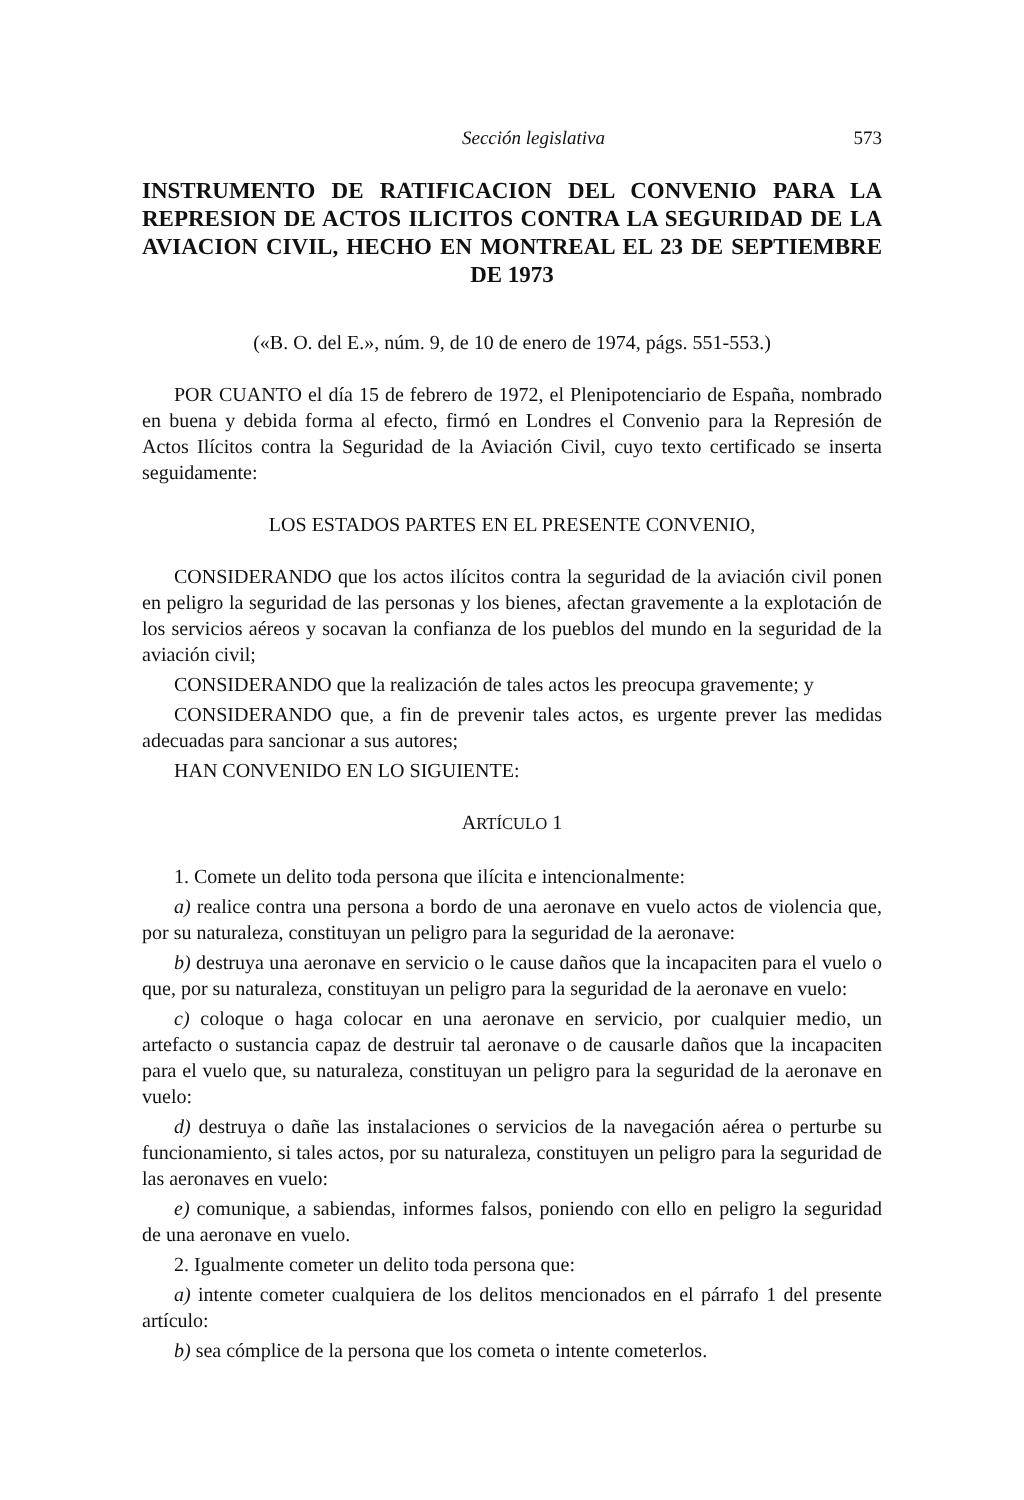Sección legislativa 573
INSTRUMENTO DE RATIFICACION DEL CONVENIO PARA LA REPRESION DE ACTOS ILICITOS CONTRA LA SEGURIDAD DE LA AVIACION CIVIL, HECHO EN MONTREAL EL 23 DE SEPTIEMBRE DE 1973
(«B. O. del E.», núm. 9, de 10 de enero de 1974, págs. 551-553.)
POR CUANTO el día 15 de febrero de 1972, el Plenipotenciario de España, nombrado en buena y debida forma al efecto, firmó en Londres el Convenio para la Represión de Actos Ilícitos contra la Seguridad de la Aviación Civil, cuyo texto certificado se inserta seguidamente:
LOS ESTADOS PARTES EN EL PRESENTE CONVENIO,
CONSIDERANDO que los actos ilícitos contra la seguridad de la aviación civil ponen en peligro la seguridad de las personas y los bienes, afectan gravemente a la explotación de los servicios aéreos y socavan la confianza de los pueblos del mundo en la seguridad de la aviación civil;
CONSIDERANDO que la realización de tales actos les preocupa gravemente; y
CONSIDERANDO que, a fin de prevenir tales actos, es urgente prever las medidas adecuadas para sancionar a sus autores;
HAN CONVENIDO EN LO SIGUIENTE:
ARTÍCULO 1
1. Comete un delito toda persona que ilícita e intencionalmente:
a) realice contra una persona a bordo de una aeronave en vuelo actos de violencia que, por su naturaleza, constituyan un peligro para la seguridad de la aeronave:
b) destruya una aeronave en servicio o le cause daños que la incapaciten para el vuelo o que, por su naturaleza, constituyan un peligro para la seguridad de la aeronave en vuelo:
c) coloque o haga colocar en una aeronave en servicio, por cualquier medio, un artefacto o sustancia capaz de destruir tal aeronave o de causarle daños que la incapaciten para el vuelo que, su naturaleza, constituyan un peligro para la seguridad de la aeronave en vuelo:
d) destruya o dañe las instalaciones o servicios de la navegación aérea o perturbe su funcionamiento, si tales actos, por su naturaleza, constituyen un peligro para la seguridad de las aeronaves en vuelo:
e) comunique, a sabiendas, informes falsos, poniendo con ello en peligro la seguridad de una aeronave en vuelo.
2. Igualmente cometer un delito toda persona que:
a) intente cometer cualquiera de los delitos mencionados en el párrafo 1 del presente artículo:
b) sea cómplice de la persona que los cometa o intente cometerlos.